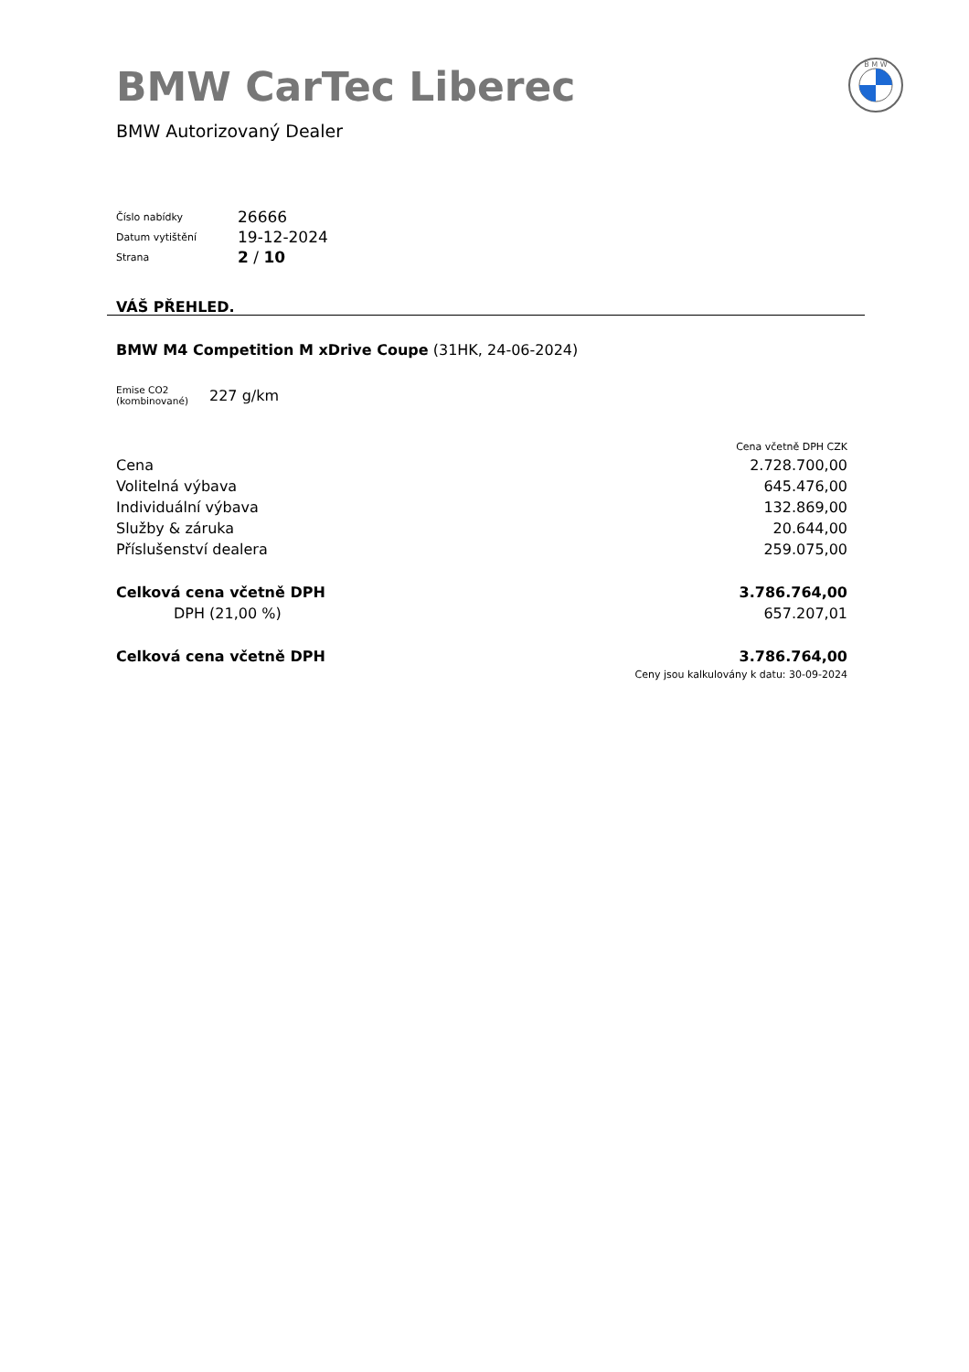B M W
BMW CarTec Liberec
BMW Autorizovaný Dealer
| Číslo nabídky | 26666 |
| Datum vytištění | 19-12-2024 |
| Strana | 2 / 10 |
VÁŠ PŘEHLED.
BMW M4 Competition M xDrive Coupe (31HK, 24-06-2024)
Emise CO2
(kombinované)
227 g/km
| | Cena včetně DPH CZK |
| Cena | 2.728.700,00 |
| Volitelná výbava | 645.476,00 |
| Individuální výbava | 132.869,00 |
| Služby & záruka | 20.644,00 |
| Příslušenství dealera | 259.075,00 |
| Celková cena včetně DPH | 3.786.764,00 |
| DPH (21,00 %) | 657.207,01 |
| Celková cena včetně DPH | 3.786.764,00 |
| | Ceny jsou kalkulovány k datu: 30-09-2024 |